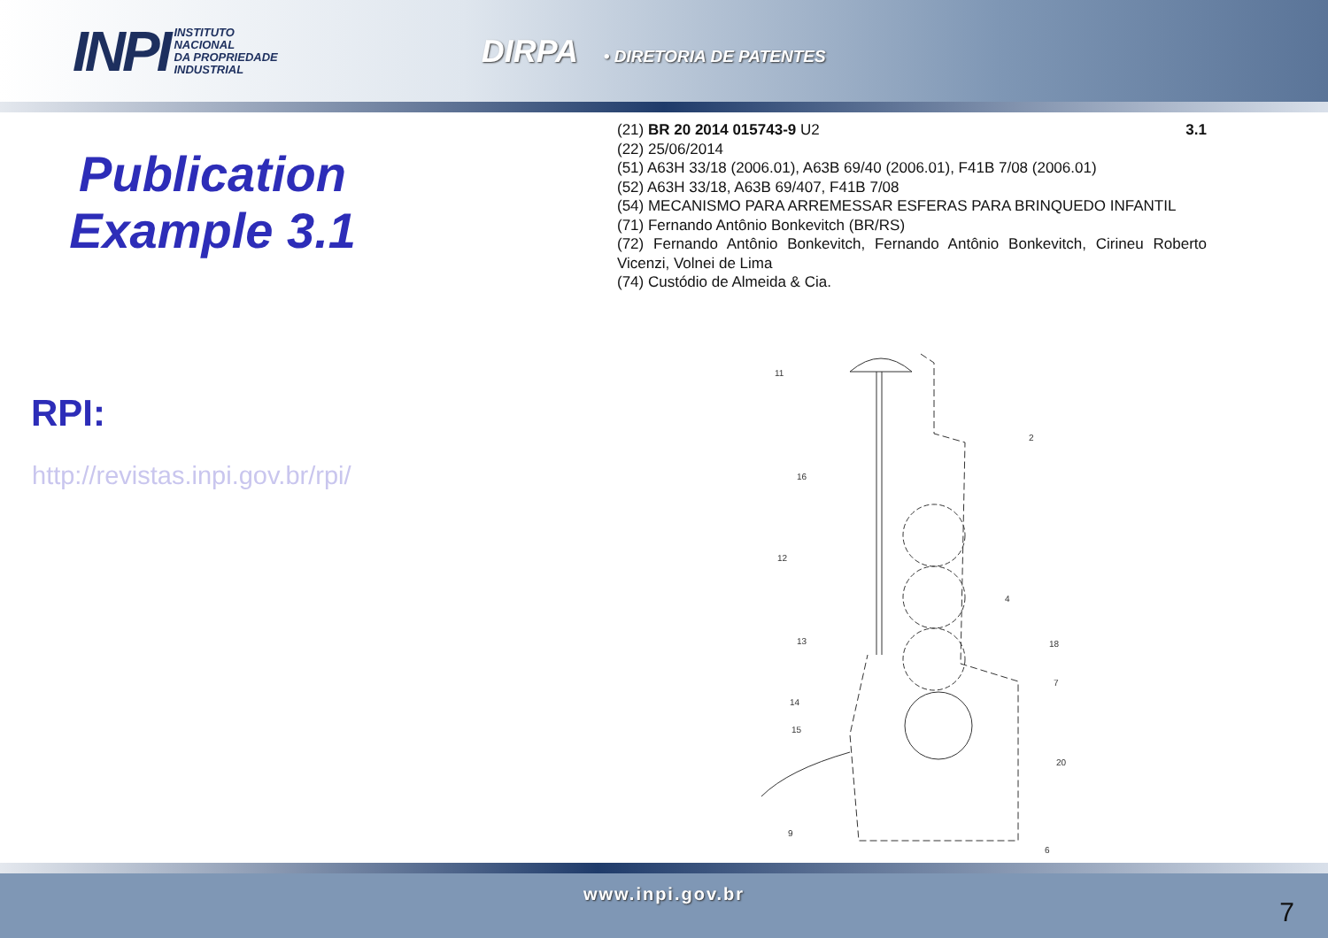INPI
INSTITUTO
NACIONAL
DA PROPRIEDADE
INDUSTRIAL
DIRPA • DIRETORIA DE PATENTES
Publication
Example 3.1
RPI:
http://revistas.inpi.gov.br/rpi/
(21) BR 20 2014 015743-9 U2 3.1
(22) 25/06/2014
(51) A63H 33/18 (2006.01), A63B 69/40 (2006.01), F41B 7/08 (2006.01)
(52) A63H 33/18, A63B 69/407, F41B 7/08
(54) MECANISMO PARA ARREMESSAR ESFERAS PARA BRINQUEDO INFANTIL
(71) Fernando Antônio Bonkevitch (BR/RS)
(72) Fernando Antônio Bonkevitch, Fernando Antônio Bonkevitch, Cirineu Roberto Vicenzi, Volnei de Lima
(74) Custódio de Almeida & Cia.
11
2
16
12
4
13
18
7
14
15
20
9
6
www.inpi.gov.br
7